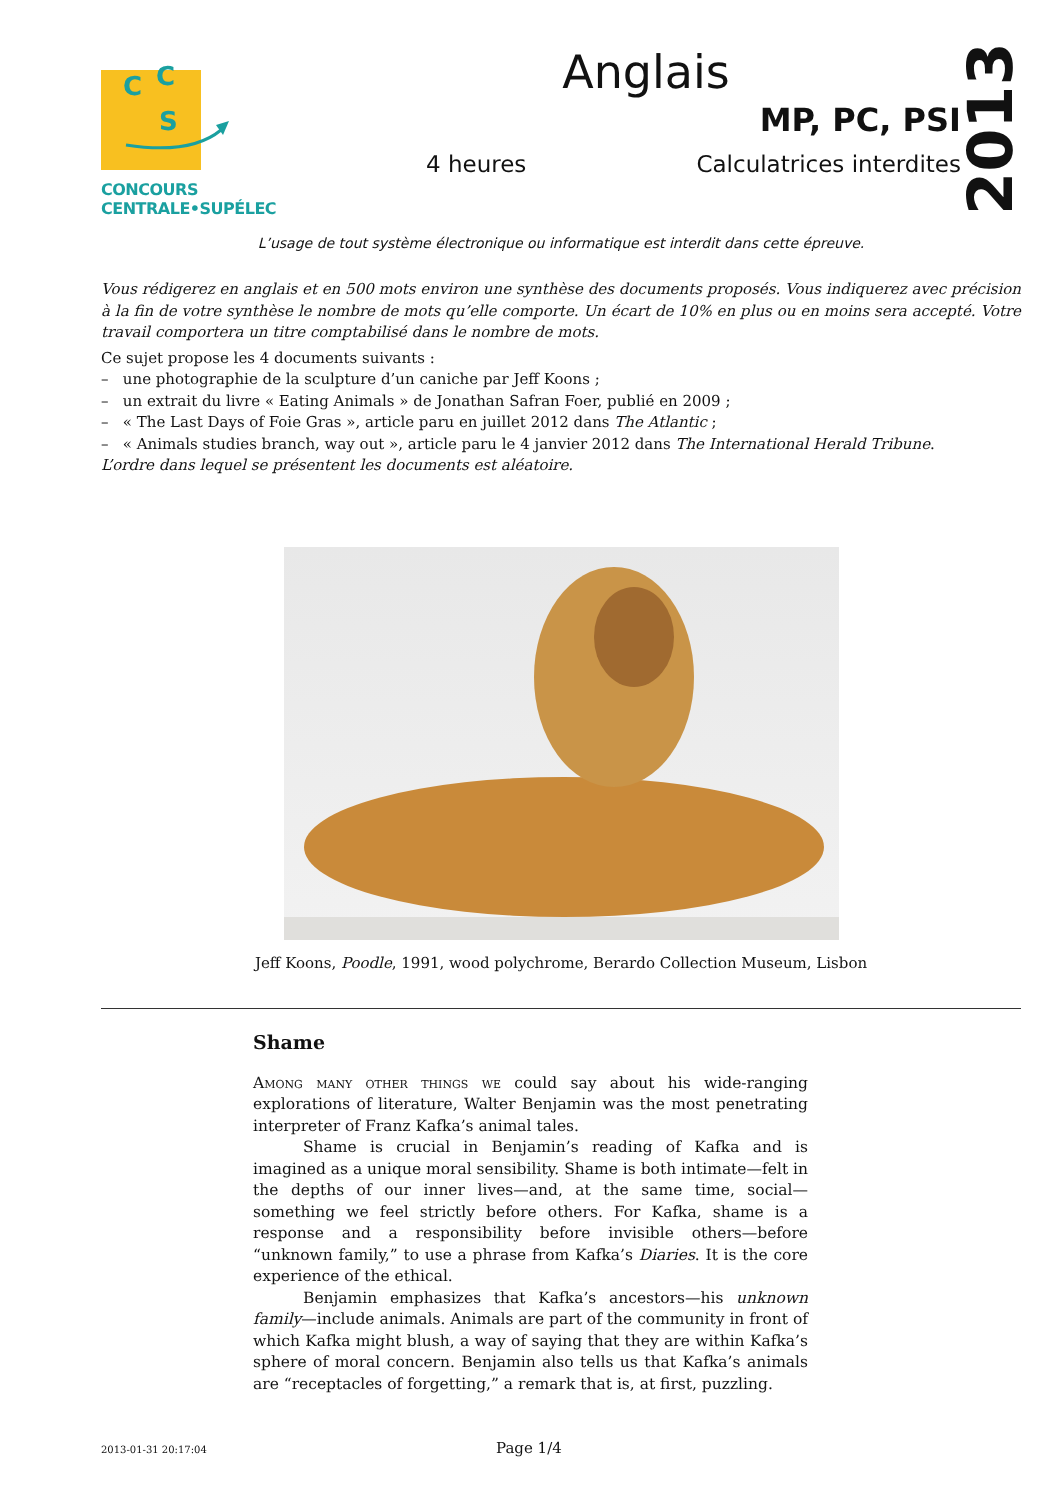C
C
S
CONCOURS CENTRALE•SUPÉLEC
Anglais
MP, PC, PSI
4 heures Calculatrices interdites
2013
L’usage de tout système électronique ou informatique est interdit dans cette épreuve.
Vous rédigerez en anglais et en 500 mots environ une synthèse des documents proposés. Vous indiquerez avec précision à la fin de votre synthèse le nombre de mots qu’elle comporte. Un écart de 10% en plus ou en moins sera accepté. Votre travail comportera un titre comptabilisé dans le nombre de mots.
Ce sujet propose les 4 documents suivants :
– une photographie de la sculpture d’un caniche par Jeff Koons ;
– un extrait du livre « Eating Animals » de Jonathan Safran Foer, publié en 2009 ;
– « The Last Days of Foie Gras », article paru en juillet 2012 dans The Atlantic ;
– « Animals studies branch, way out », article paru le 4 janvier 2012 dans The International Herald Tribune.
L’ordre dans lequel se présentent les documents est aléatoire.
Jeff Koons, Poodle, 1991, wood polychrome, Berardo Collection Museum, Lisbon
Shame
Among many other things we could say about his wide-ranging explorations of literature, Walter Benjamin was the most penetrating interpreter of Franz Kafka’s animal tales.
Shame is crucial in Benjamin’s reading of Kafka and is imagined as a unique moral sensibility. Shame is both intimate—felt in the depths of our inner lives—and, at the same time, social—something we feel strictly before others. For Kafka, shame is a response and a responsibility before invisible others—before “unknown family,” to use a phrase from Kafka’s Diaries. It is the core experience of the ethical.
Benjamin emphasizes that Kafka’s ancestors—his unknown family—include animals. Animals are part of the community in front of which Kafka might blush, a way of saying that they are within Kafka’s sphere of moral concern. Benjamin also tells us that Kafka’s animals are “receptacles of forgetting,” a remark that is, at first, puzzling.
2013-01-31 20:17:04 Page 1/4